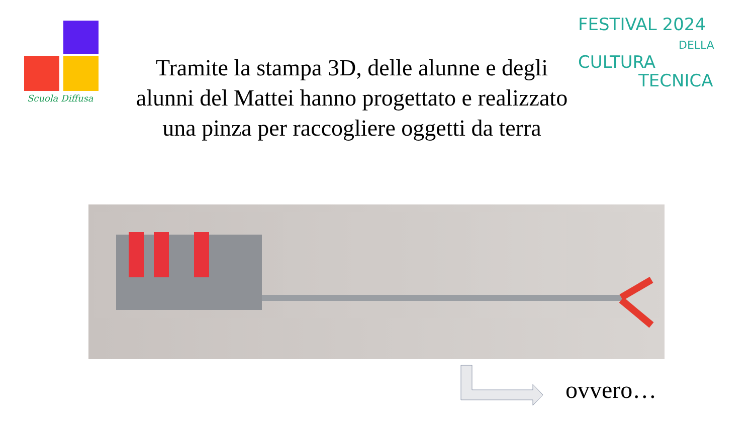Scuola Diffusa
FESTIVAL 2024
DELLA
CULTURA
TECNICA
Tramite la stampa 3D, delle alunne e degli alunni del Mattei hanno progettato e realizzato una pinza per raccogliere oggetti da terra
ovvero…